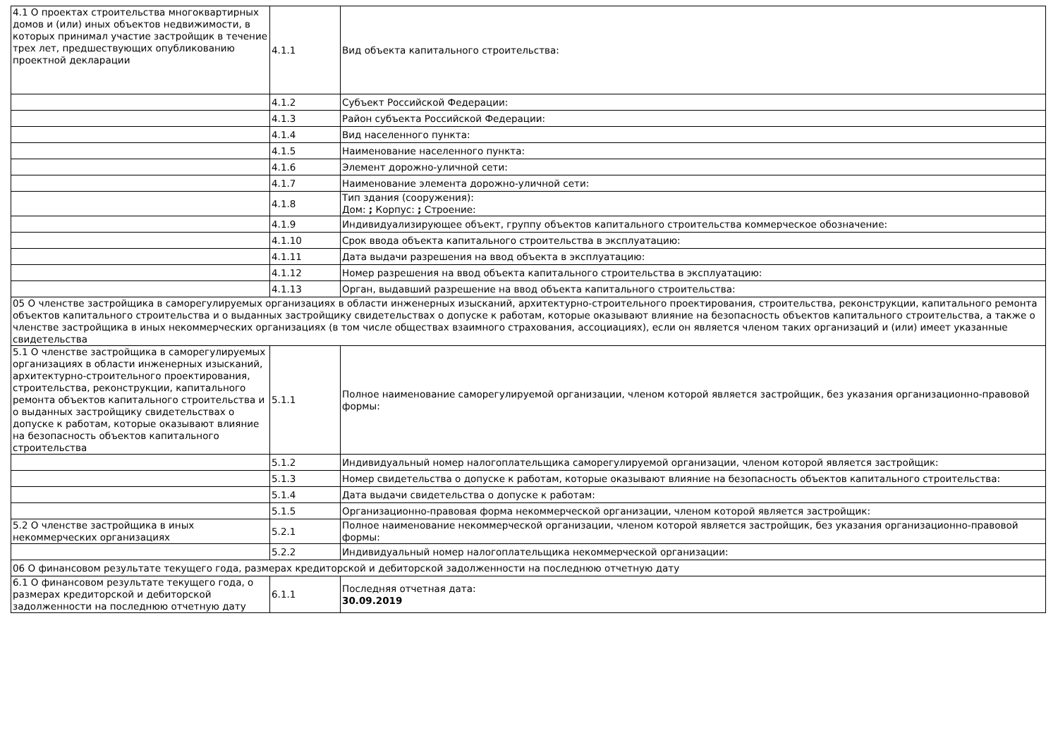| 4.1 О проектах строительства многоквартирных домов и (или) иных объектов недвижимости, в которых принимал участие застройщик в течение трех лет, предшествующих опубликованию проектной декларации | 4.1.1 | Вид объекта капитального строительства: |
| | 4.1.2 | Субъект Российской Федерации: |
| | 4.1.3 | Район субъекта Российской Федерации: |
| | 4.1.4 | Вид населенного пункта: |
| | 4.1.5 | Наименование населенного пункта: |
| | 4.1.6 | Элемент дорожно-уличной сети: |
| | 4.1.7 | Наименование элемента дорожно-уличной сети: |
| | 4.1.8 | Тип здания (сооружения): Дом: ; Корпус: ; Строение: |
| | 4.1.9 | Индивидуализирующее объект, группу объектов капитального строительства коммерческое обозначение: |
| | 4.1.10 | Срок ввода объекта капитального строительства в эксплуатацию: |
| | 4.1.11 | Дата выдачи разрешения на ввод объекта в эксплуатацию: |
| | 4.1.12 | Номер разрешения на ввод объекта капитального строительства в эксплуатацию: |
| | 4.1.13 | Орган, выдавший разрешение на ввод объекта капитального строительства: |
| 05 О членстве застройщика в саморегулируемых организациях в области инженерных изысканий, архитектурно-строительного проектирования, строительства, реконструкции, капитального ремонта объектов капитального строительства и о выданных застройщику свидетельствах о допуске к работам, которые оказывают влияние на безопасность объектов капитального строительства, а также о членстве застройщика в иных некоммерческих организациях (в том числе обществах взаимного страхования, ассоциациях), если он является членом таких организаций и (или) имеет указанные свидетельства | | |
| 5.1 О членстве застройщика в саморегулируемых организациях в области инженерных изысканий, архитектурно-строительного проектирования, строительства, реконструкции, капитального ремонта объектов капитального строительства и о выданных застройщику свидетельствах о допуске к работам, которые оказывают влияние на безопасность объектов капитального строительства | 5.1.1 | Полное наименование саморегулируемой организации, членом которой является застройщик, без указания организационно-правовой формы: |
| | 5.1.2 | Индивидуальный номер налогоплательщика саморегулируемой организации, членом которой является застройщик: |
| | 5.1.3 | Номер свидетельства о допуске к работам, которые оказывают влияние на безопасность объектов капитального строительства: |
| | 5.1.4 | Дата выдачи свидетельства о допуске к работам: |
| | 5.1.5 | Организационно-правовая форма некоммерческой организации, членом которой является застройщик: |
| 5.2 О членстве застройщика в иных некоммерческих организациях | 5.2.1 | Полное наименование некоммерческой организации, членом которой является застройщик, без указания организационно-правовой формы: |
| | 5.2.2 | Индивидуальный номер налогоплательщика некоммерческой организации: |
| 06 О финансовом результате текущего года, размерах кредиторской и дебиторской задолженности на последнюю отчетную дату | | |
| 6.1 О финансовом результате текущего года, о размерах кредиторской и дебиторской задолженности на последнюю отчетную дату | 6.1.1 | Последняя отчетная дата: 30.09.2019 |